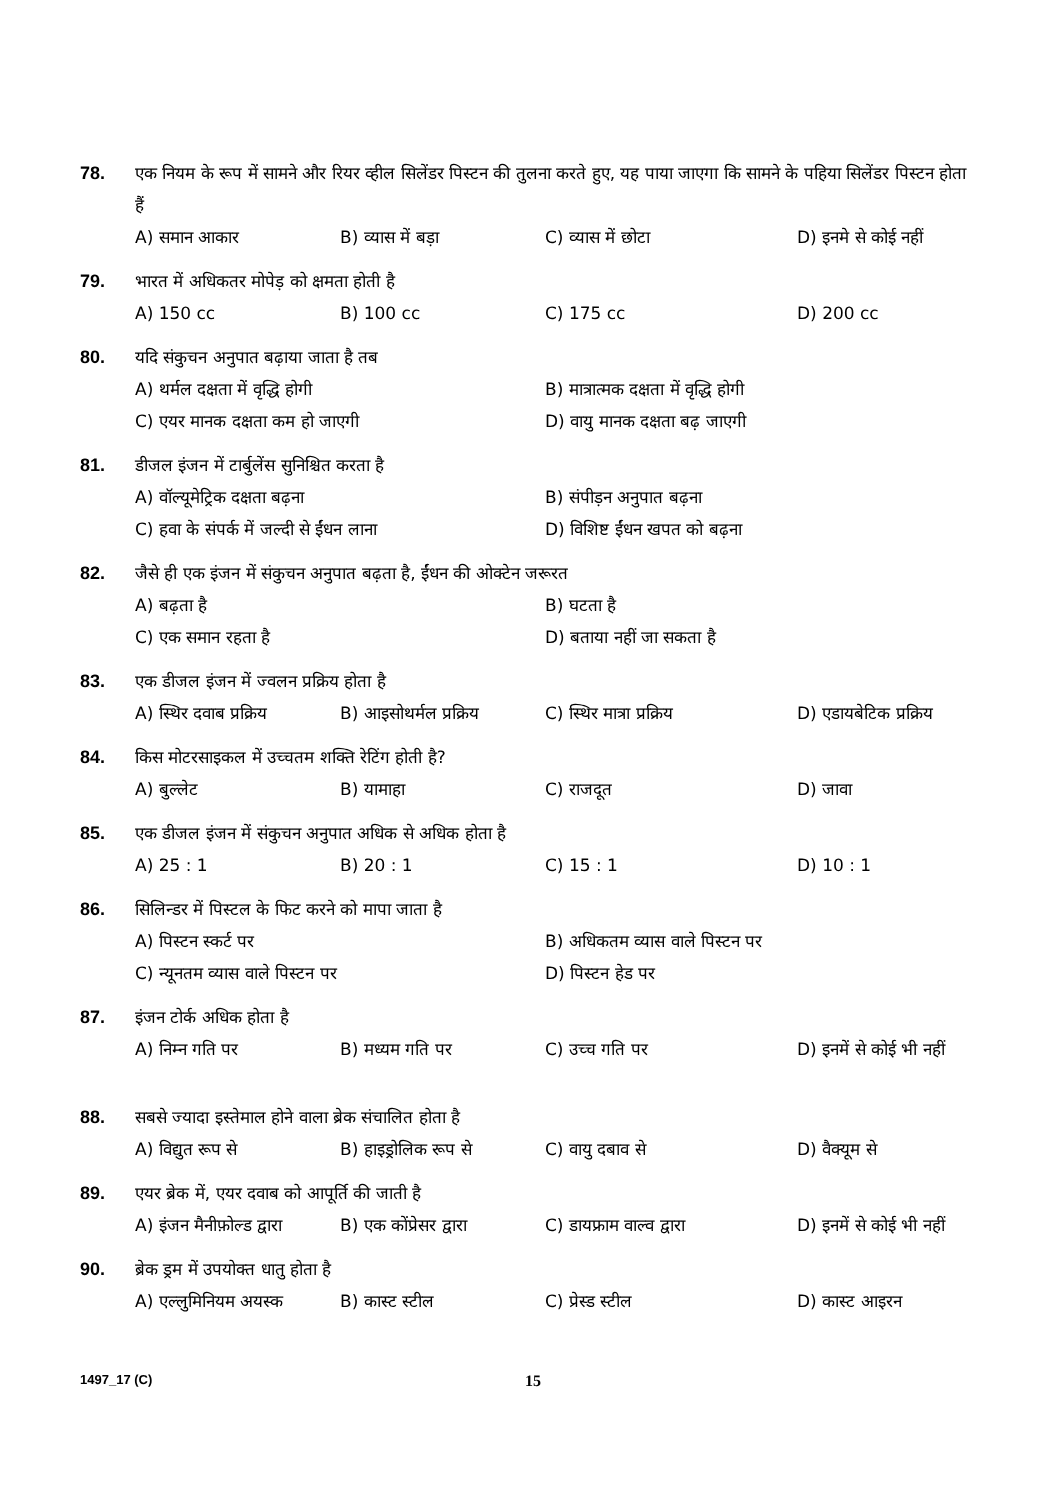78. एक नियम के रूप में सामने और रियर व्हील सिलेंडर पिस्टन की तुलना करते हुए, यह पाया जाएगा कि सामने के पहिया सिलेंडर पिस्टन होता हैं
A) समान आकार B) व्यास में बड़ा C) व्यास में छोटा D) इनमे से कोई नहीं
79. भारत में अधिकतर मोपेड़ को क्षमता होती है
A) 150 cc B) 100 cc C) 175 cc D) 200 cc
80. यदि संकुचन अनुपात बढ़ाया जाता है तब
A) थर्मल दक्षता में वृद्धि होगी B) मात्रात्मक दक्षता में वृद्धि होगी C) एयर मानक दक्षता कम हो जाएगी D) वायु मानक दक्षता बढ़ जाएगी
81. डीजल इंजन में टार्बुलेंस सुनिश्चित करता है
A) वॉल्यूमेट्रिक दक्षता बढ़ना B) संपीड़न अनुपात बढ़ना C) हवा के संपर्क में जल्दी से ईंधन लाना D) विशिष्ट ईंधन खपत को बढ़ना
82. जैसे ही एक इंजन में संकुचन अनुपात बढ़ता है, ईंधन की ओक्टेन जरूरत
A) बढ़ता है B) घटता है C) एक समान रहता है D) बताया नहीं जा सकता है
83. एक डीजल इंजन में ज्वलन प्रक्रिय होता है
A) स्थिर दवाब प्रक्रिय B) आइसोथर्मल प्रक्रिय C) स्थिर मात्रा प्रक्रिय D) एडायबेटिक प्रक्रिय
84. किस मोटरसाइकल में उच्चतम शक्ति रेटिंग होती है?
A) बुल्लेट B) यामाहा C) राजदूत D) जावा
85. एक डीजल इंजन में संकुचन अनुपात अधिक से अधिक होता है
A) 25 : 1 B) 20 : 1 C) 15 : 1 D) 10 : 1
86. सिलिन्डर में पिस्टल के फिट करने को मापा जाता है
A) पिस्टन स्कर्ट पर B) अधिकतम व्यास वाले पिस्टन पर C) न्यूनतम व्यास वाले पिस्टन पर D) पिस्टन हेड पर
87. इंजन टोर्क अधिक होता है
A) निम्न गति पर B) मध्यम गति पर C) उच्च गति पर D) इनमें से कोई भी नहीं
88. सबसे ज्यादा इस्तेमाल होने वाला ब्रेक संचालित होता है
A) विद्युत रूप से B) हाइड्रोलिक रूप से C) वायु दबाव से D) वैक्यूम से
89. एयर ब्रेक में, एयर दवाब को आपूर्ति की जाती है
A) इंजन मैनीफ़ोल्ड द्वारा B) एक कोंप्रेसर द्वारा C) डायफ्राम वाल्व द्वारा D) इनमें से कोई भी नहीं
90. ब्रेक ड्रम में उपयोक्त धातु होता है
A) एल्लुमिनियम अयस्क B) कास्ट स्टील C) प्रेस्ड स्टील D) कास्ट आइरन
1497_17 (C) 15